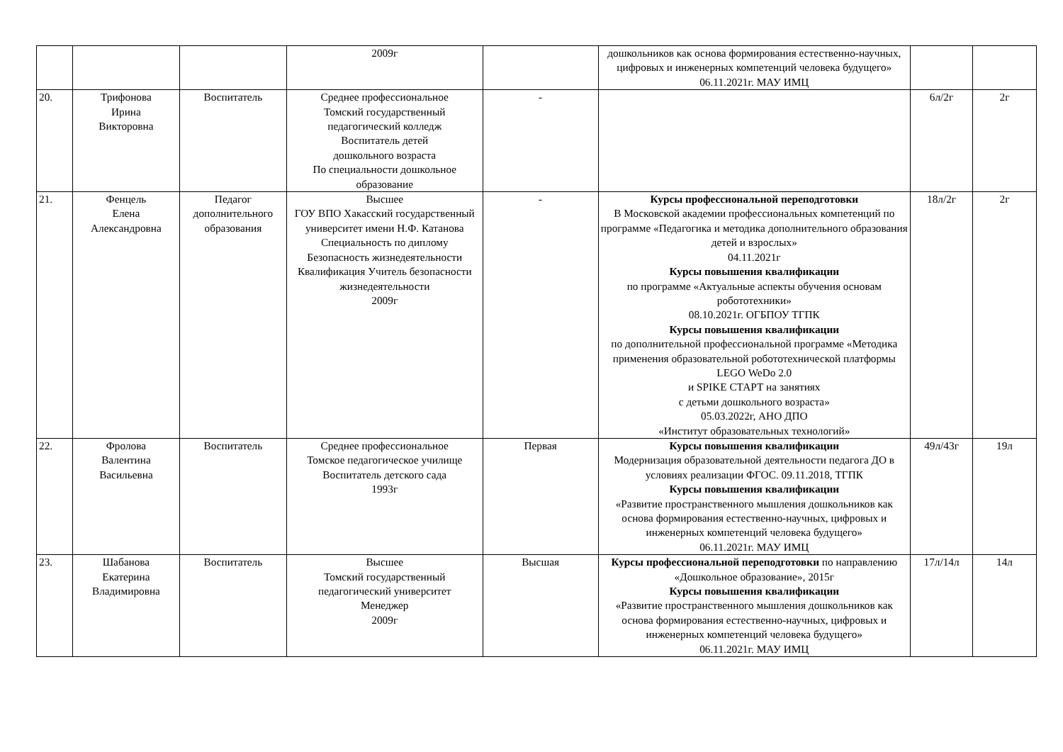| | | | 2009г | | дошкольников как основа формирования естественно-научных, цифровых и инженерных компетенций человека будущего» 06.11.2021г. МАУ ИМЦ | | |
| 20. | Трифонова Ирина Викторовна | Воспитатель | Среднее профессиональное Томский государственный педагогический колледж Воспитатель детей дошкольного возраста По специальности дошкольное образование | - | | 6л/2г | 2г |
| 21. | Фенцель Елена Александровна | Педагог дополнительного образования | Высшее ГОУ ВПО Хакасский государственный университет имени Н.Ф. Катанова Специальность по диплому Безопасность жизнедеятельности Квалификация Учитель безопасности жизнедеятельности 2009г | - | Курсы профессиональной переподготовки В Московской академии профессиональных компетенций по программе «Педагогика и методика дополнительного образования детей и взрослых» 04.11.2021г Курсы повышения квалификации по программе «Актуальные аспекты обучения основам робототехники» 08.10.2021г. ОГБПОУ ТГПК Курсы повышения квалификации по дополнительной профессиональной программе «Методика применения образовательной робототехнической платформы LEGO WeDo 2.0 и SPIKE СТАРТ на занятиях с детьми дошкольного возраста» 05.03.2022г, АНО ДПО «Институт образовательных технологий» | 18л/2г | 2г |
| 22. | Фролова Валентина Васильевна | Воспитатель | Среднее профессиональное Томское педагогическое училище Воспитатель детского сада 1993г | Первая | Курсы повышения квалификации Модернизация образовательной деятельности педагога ДО в условиях реализации ФГОС. 09.11.2018, ТГПК Курсы повышения квалификации «Развитие пространственного мышления дошкольников как основа формирования естественно-научных, цифровых и инженерных компетенций человека будущего» 06.11.2021г. МАУ ИМЦ | 49л/43г | 19л |
| 23. | Шабанова Екатерина Владимировна | Воспитатель | Высшее Томский государственный педагогический университет Менеджер 2009г | Высшая | Курсы профессиональной переподготовки по направлению «Дошкольное образование», 2015г Курсы повышения квалификации «Развитие пространственного мышления дошкольников как основа формирования естественно-научных, цифровых и инженерных компетенций человека будущего» 06.11.2021г. МАУ ИМЦ | 17л/14л | 14л |